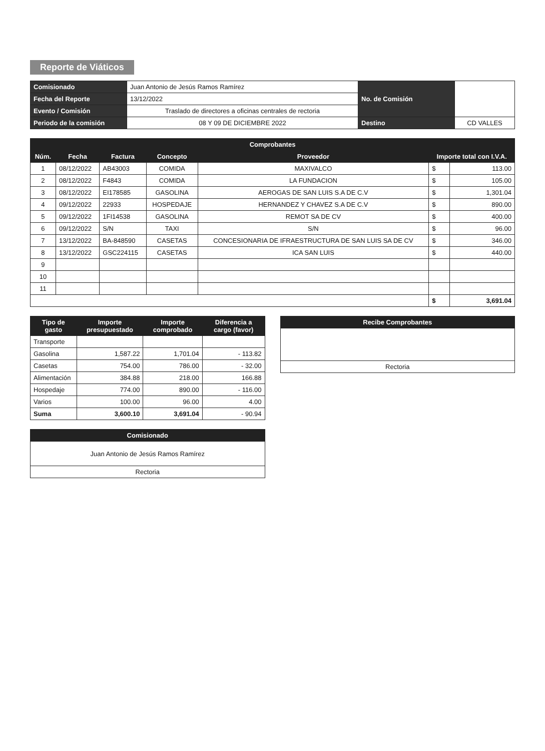Reporte de Viáticos
| Comisionado | Juan Antonio de Jesús Ramos Ramírez | No. de Comisión | |
| Fecha del Reporte | 13/12/2022 | | |
| Evento / Comisión | Traslado de directores a oficinas centrales de rectoria | | |
| Periodo de la comisión | 08 Y 09 DE DICIEMBRE 2022 | Destino | CD VALLES |
| Comprobantes | | | | | | |
| --- | --- | --- | --- | --- | --- | --- |
| Núm. | Fecha | Factura | Concepto | Proveedor | Importe total con I.V.A. | |
| 1 | 08/12/2022 | AB43003 | COMIDA | MAXIVALCO | $ | 113.00 |
| 2 | 08/12/2022 | F4843 | COMIDA | LA FUNDACION | $ | 105.00 |
| 3 | 08/12/2022 | EI178585 | GASOLINA | AEROGAS DE SAN LUIS S.A DE C.V | $ | 1,301.04 |
| 4 | 09/12/2022 | 22933 | HOSPEDAJE | HERNANDEZ Y CHAVEZ S.A DE C.V | $ | 890.00 |
| 5 | 09/12/2022 | 1FI14538 | GASOLINA | REMOT SA DE CV | $ | 400.00 |
| 6 | 09/12/2022 | S/N | TAXI | S/N | $ | 96.00 |
| 7 | 13/12/2022 | BA-848590 | CASETAS | CONCESIONARIA DE IFRAESTRUCTURA DE SAN LUIS SA DE CV | $ | 346.00 |
| 8 | 13/12/2022 | GSC224115 | CASETAS | ICA SAN LUIS | $ | 440.00 |
| 9 | | | | | | |
| 10 | | | | | | |
| 11 | | | | | | |
| | | | | | $ | 3,691.04 |
| Tipo de gasto | Importe presupuestado | Importe comprobado | Diferencia a cargo (favor) |
| --- | --- | --- | --- |
| Transporte | | | |
| Gasolina | 1,587.22 | 1,701.04 | - 113.82 |
| Casetas | 754.00 | 786.00 | - 32.00 |
| Alimentación | 384.88 | 218.00 | 166.88 |
| Hospedaje | 774.00 | 890.00 | - 116.00 |
| Varios | 100.00 | 96.00 | 4.00 |
| Suma | 3,600.10 | 3,691.04 | - 90.94 |
| Comisionado |
| --- |
| Juan Antonio de Jesús Ramos Ramírez |
| Rectoria |
| Recibe Comprobantes |
| --- |
| Rectoria |